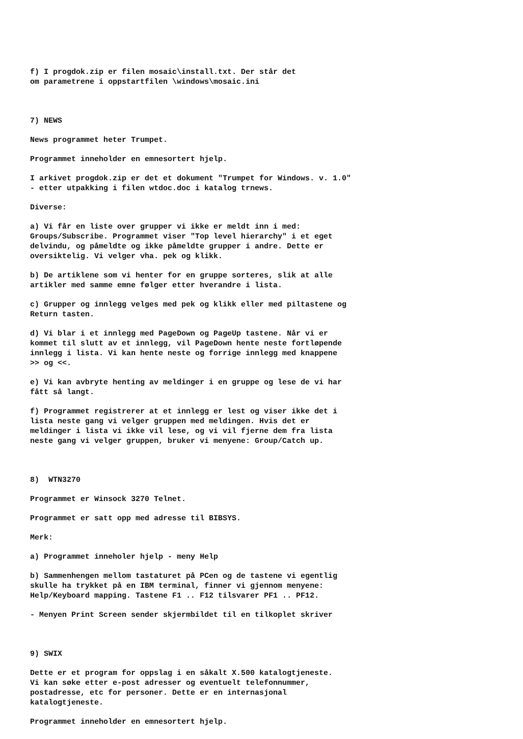f) I progdok.zip er filen mosaic\install.txt. Der står det om parametrene i oppstartfilen \windows\mosaic.ini
7) NEWS
News programmet heter Trumpet.
Programmet inneholder en emnesortert hjelp.
I arkivet progdok.zip er det et dokument "Trumpet for Windows. v. 1.0" - etter utpakking i filen wtdoc.doc i katalog trnews.
Diverse:
a) Vi får en liste over grupper vi ikke er meldt inn i med: Groups/Subscribe. Programmet viser "Top level hierarchy" i et eget delvindu, og påmeldte og ikke påmeldte grupper i andre. Dette er oversiktelig. Vi velger vha. pek og klikk.
b) De artiklene som vi henter for en gruppe sorteres, slik at alle artikler med samme emne følger etter hverandre i lista.
c) Grupper og innlegg velges med pek og klikk eller med piltastene og Return tasten.
d) Vi blar i et innlegg med PageDown og PageUp tastene. Når vi er kommet til slutt av et innlegg, vil PageDown hente neste fortløpende innlegg i lista. Vi kan hente neste og forrige innlegg med knappene >> og <<.
e) Vi kan avbryte henting av meldinger i en gruppe og lese de vi har fått så langt.
f) Programmet registrerer at et innlegg er lest og viser ikke det i lista neste gang vi velger gruppen med meldingen. Hvis det er meldinger i lista vi ikke vil lese, og vi vil fjerne dem fra lista neste gang vi velger gruppen, bruker vi menyene: Group/Catch up.
8) WTN3270
Programmet er Winsock 3270 Telnet.
Programmet er satt opp med adresse til BIBSYS.
Merk:
a) Programmet inneholer hjelp - meny Help
b) Sammenhengen mellom tastaturet på PCen og de tastene vi egentlig skulle ha trykket på en IBM terminal, finner vi gjennom menyene: Help/Keyboard mapping. Tastene F1 .. F12 tilsvarer PF1 .. PF12.
- Menyen Print Screen sender skjermbildet til en tilkoplet skriver
9) SWIX
Dette er et program for oppslag i en såkalt X.500 katalogtjeneste. Vi kan søke etter e-post adresser og eventuelt telefonnummer, postadresse, etc for personer. Dette er en internasjonal katalogtjeneste.
Programmet inneholder en emnesortert hjelp.